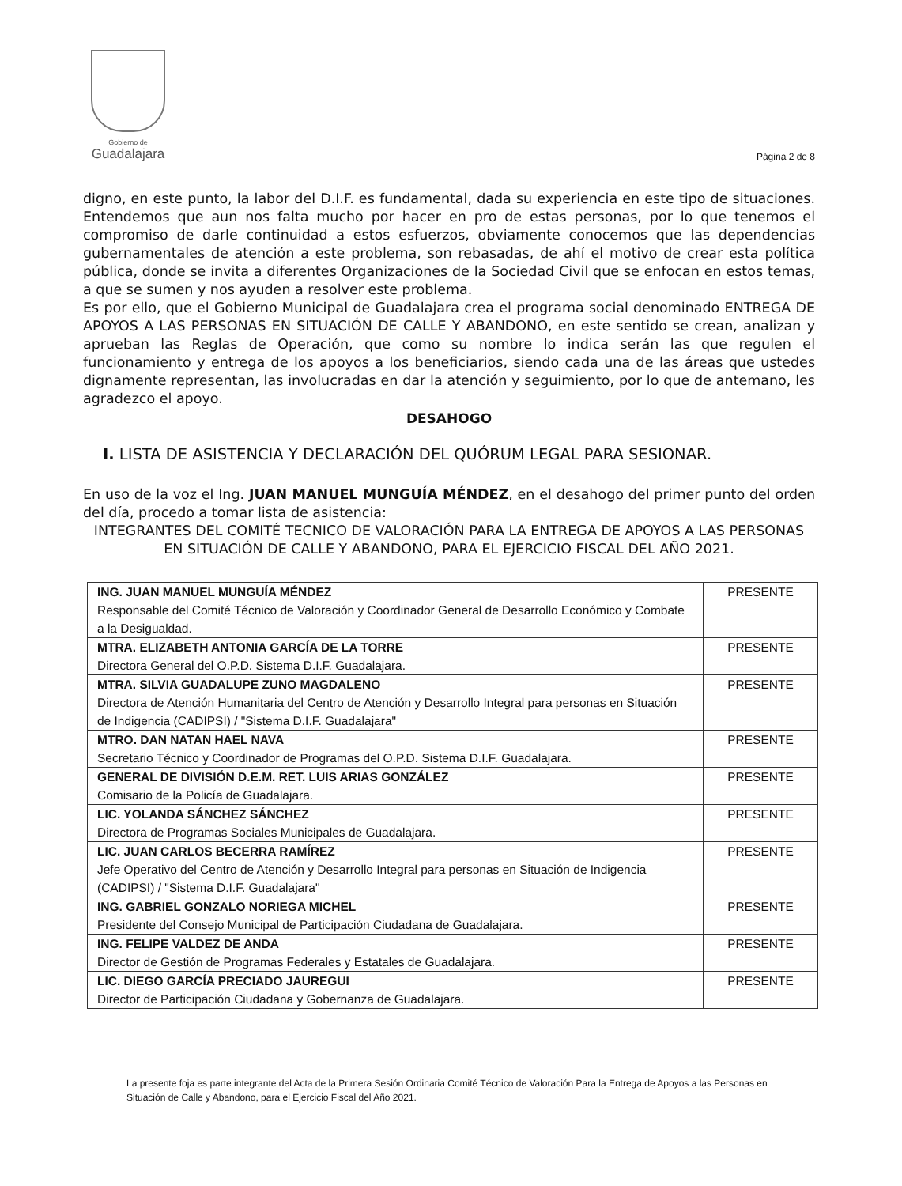Gobierno de
Guadalajara
Página 2 de 8
digno, en este punto, la labor del D.I.F. es fundamental, dada su experiencia en este tipo de situaciones. Entendemos que aun nos falta mucho por hacer en pro de estas personas, por lo que tenemos el compromiso de darle continuidad a estos esfuerzos, obviamente conocemos que las dependencias gubernamentales de atención a este problema, son rebasadas, de ahí el motivo de crear esta política pública, donde se invita a diferentes Organizaciones de la Sociedad Civil que se enfocan en estos temas, a que se sumen y nos ayuden a resolver este problema.
Es por ello, que el Gobierno Municipal de Guadalajara crea el programa social denominado ENTREGA DE APOYOS A LAS PERSONAS EN SITUACIÓN DE CALLE Y ABANDONO, en este sentido se crean, analizan y aprueban las Reglas de Operación, que como su nombre lo indica serán las que regulen el funcionamiento y entrega de los apoyos a los beneficiarios, siendo cada una de las áreas que ustedes dignamente representan, las involucradas en dar la atención y seguimiento, por lo que de antemano, les agradezco el apoyo.
DESAHOGO
I. LISTA DE ASISTENCIA Y DECLARACIÓN DEL QUÓRUM LEGAL PARA SESIONAR.
En uso de la voz el Ing. JUAN MANUEL MUNGUÍA MÉNDEZ, en el desahogo del primer punto del orden del día, procedo a tomar lista de asistencia:
INTEGRANTES DEL COMITÉ TECNICO DE VALORACIÓN PARA LA ENTREGA DE APOYOS A LAS PERSONAS EN SITUACIÓN DE CALLE Y ABANDONO, PARA EL EJERCICIO FISCAL DEL AÑO 2021.
| ING. JUAN MANUEL MUNGUÍA MÉNDEZ Responsable del Comité Técnico de Valoración y Coordinador General de Desarrollo Económico y Combate a la Desigualdad. | PRESENTE |
| MTRA. ELIZABETH ANTONIA GARCÍA DE LA TORRE Directora General del O.P.D. Sistema D.I.F. Guadalajara. | PRESENTE |
| MTRA. SILVIA GUADALUPE ZUNO MAGDALENO Directora de Atención Humanitaria del Centro de Atención y Desarrollo Integral para personas en Situación de Indigencia (CADIPSI) / "Sistema D.I.F. Guadalajara" | PRESENTE |
| MTRO. DAN NATAN HAEL NAVA Secretario Técnico y Coordinador de Programas del O.P.D. Sistema D.I.F. Guadalajara. | PRESENTE |
| GENERAL DE DIVISIÓN D.E.M. RET. LUIS ARIAS GONZÁLEZ Comisario de la Policía de Guadalajara. | PRESENTE |
| LIC. YOLANDA SÁNCHEZ SÁNCHEZ Directora de Programas Sociales Municipales de Guadalajara. | PRESENTE |
| LIC. JUAN CARLOS BECERRA RAMÍREZ Jefe Operativo del Centro de Atención y Desarrollo Integral para personas en Situación de Indigencia (CADIPSI) / "Sistema D.I.F. Guadalajara" | PRESENTE |
| ING. GABRIEL GONZALO NORIEGA MICHEL Presidente del Consejo Municipal de Participación Ciudadana de Guadalajara. | PRESENTE |
| ING. FELIPE VALDEZ DE ANDA Director de Gestión de Programas Federales y Estatales de Guadalajara. | PRESENTE |
| LIC. DIEGO GARCÍA PRECIADO JAUREGUI Director de Participación Ciudadana y Gobernanza de Guadalajara. | PRESENTE |
La presente foja es parte integrante del Acta de la Primera Sesión Ordinaria Comité Técnico de Valoración Para la Entrega de Apoyos a las Personas en Situación de Calle y Abandono, para el Ejercicio Fiscal del Año 2021.